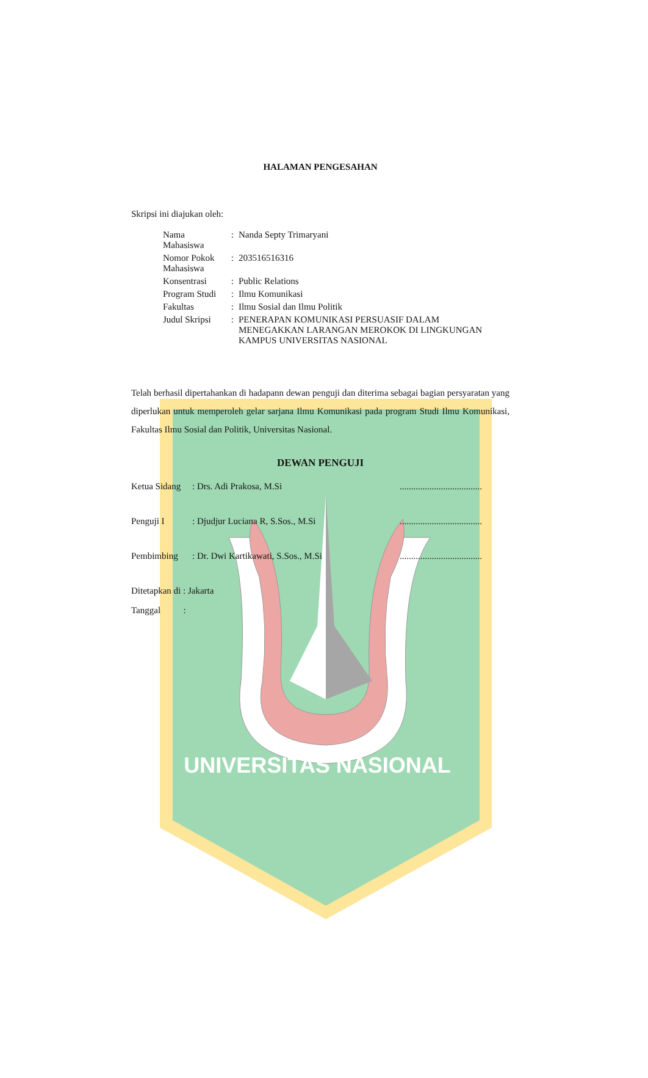UNIVERSITAS NASIONAL
HALAMAN PENGESAHAN
Skripsi ini diajukan oleh:
| Nama Mahasiswa | : | Nanda Septy Trimaryani |
| Nomor Pokok Mahasiswa | : | 203516516316 |
| Konsentrasi | : | Public Relations |
| Program Studi | : | Ilmu Komunikasi |
| Fakultas | : | Ilmu Sosial dan Ilmu Politik |
| Judul Skripsi | : | PENERAPAN KOMUNIKASI PERSUASIF DALAM MENEGAKKAN LARANGAN MEROKOK DI LINGKUNGAN KAMPUS UNIVERSITAS NASIONAL |
Telah berhasil dipertahankan di hadapann dewan penguji dan diterima sebagai bagian persyaratan yang diperlukan untuk memperoleh gelar sarjana Ilmu Komunikasi pada program Studi Ilmu Komunikasi, Fakultas Ilmu Sosial dan Politik, Universitas Nasional.
DEWAN PENGUJI
Ketua Sidang: Drs. Adi Prakosa, M.Si....................................
Penguji I: Djudjur Luciana R, S.Sos., M.Si....................................
Pembimbing: Dr. Dwi Kartikawati, S.Sos., M.Si....................................
Ditetapkan di : Jakarta
Tanggal :